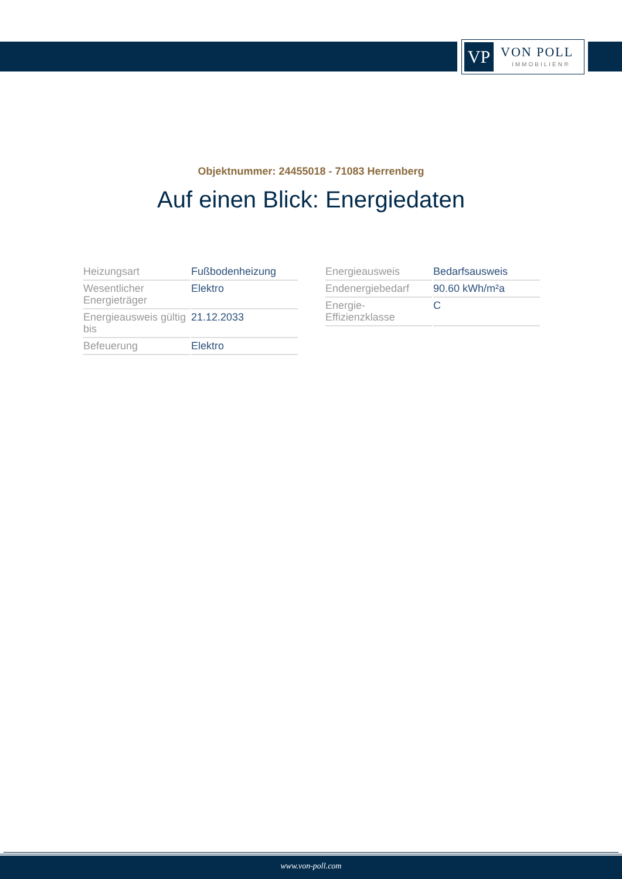VP VON POLL
IMMOBILIEN®
Objektnummer: 24455018 - 71083 Herrenberg
Auf einen Blick: Energiedaten
| Heizungsart | Fußbodenheizung |
| Wesentlicher Energieträger | Elektro |
| Energieausweis gültig bis | 21.12.2033 |
| Befeuerung | Elektro |
| Energieausweis | Bedarfsausweis |
| Endenergiebedarf | 90.60 kWh/m²a |
| Energie-Effizienzklasse | C |
www.von-poll.com